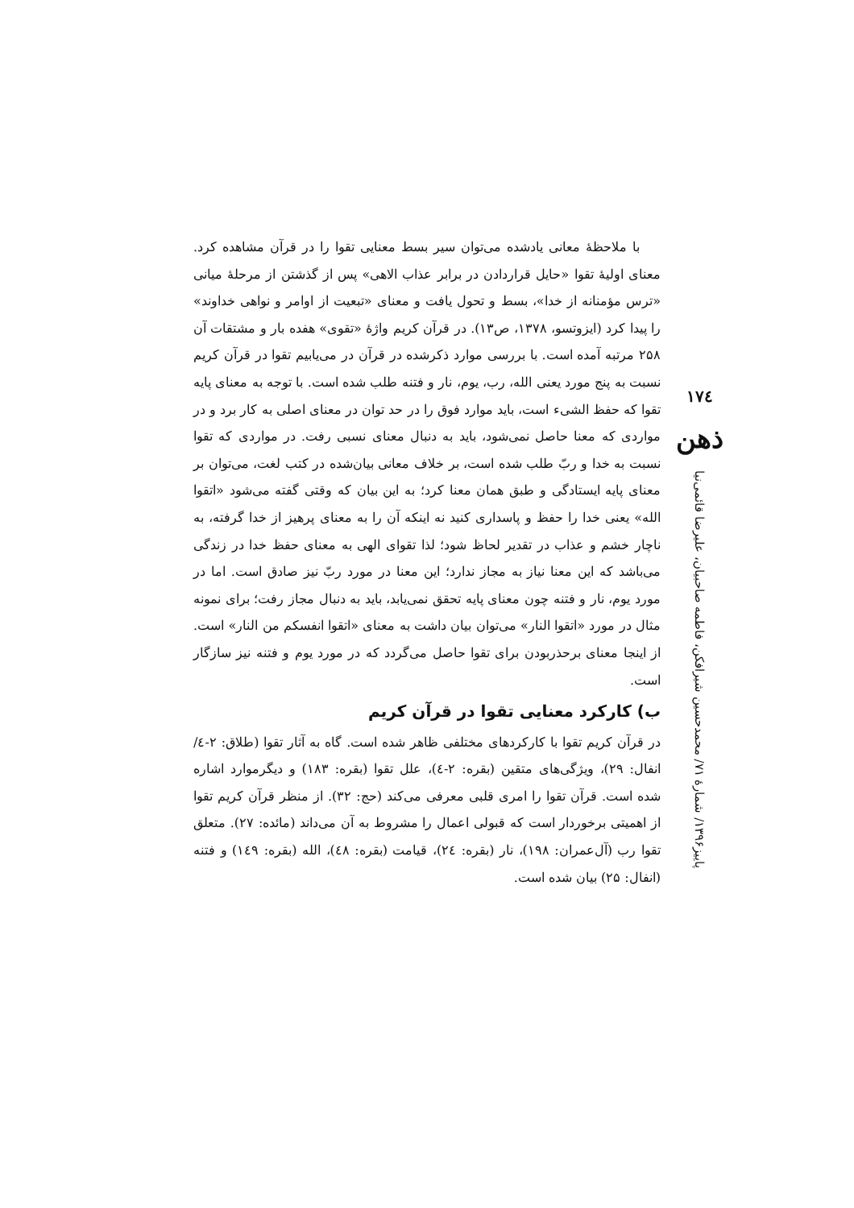۱۷٤
ذهن
پاییز۱۳۹۶/ شمارهٔ ۷۱/ محمدحسین شیرافکن، فاطمه صاحبیان، علیرضا قائمی‌نیا
با ملاحظهٔ معانی یادشده می‌توان سیر بسط معنایی تقوا را در قرآن مشاهده کرد. معنای اولیهٔ تقوا «حایل قراردادن در برابر عذاب الاهی» پس از گذشتن از مرحلهٔ میانی «ترس مؤمنانه از خدا»، بسط و تحول یافت و معنای «تبعیت از اوامر و نواهی خداوند» را پیدا کرد (ایزوتسو، ۱۳۷۸، ص۱۳). در قرآن کریم واژهٔ «تقوی» هفده بار و مشتقات آن ۲۵۸ مرتبه آمده است. با بررسی موارد ذکرشده در قرآن در می‌یابیم تقوا در قرآن کریم نسبت به پنج مورد یعنی الله، رب، یوم، نار و فتنه طلب شده است. با توجه به معنای پایه تقوا که حفظ الشیء است، باید موارد فوق را در حد توان در معنای اصلی به کار برد و در مواردی که معنا حاصل نمی‌شود، باید به دنبال معنای نسبی رفت. در مواردی که تقوا نسبت به خدا و ربّ طلب شده است، بر خلاف معانی بیان‌شده در کتب لغت، می‌توان بر معنای پایه ایستادگی و طبق همان معنا کرد؛ به این بیان که وقتی گفته می‌شود «اتقوا الله» یعنی خدا را حفظ و پاسداری کنید نه اینکه آن را به معنای پرهیز از خدا گرفته، به ناچار خشم و عذاب در تقدیر لحاظ شود؛ لذا تقوای الهی به معنای حفظ خدا در زندگی می‌باشد که این معنا نیاز به مجاز ندارد؛ این معنا در مورد ربّ نیز صادق است. اما در مورد یوم، نار و فتنه چون معنای پایه تحقق نمی‌یابد، باید به دنبال مجاز رفت؛ برای نمونه مثال در مورد «اتقوا النار» می‌توان بیان داشت به معنای «اتقوا انفسکم من النار» است. از اینجا معنای برحذربودن برای تقوا حاصل می‌گردد که در مورد یوم و فتنه نیز سازگار است.
ب) کارکرد معنایی تقوا در قرآن کریم
در قرآن کریم تقوا با کارکردهای مختلفی ظاهر شده است. گاه به آثار تقوا (طلاق: ۲-٤/ انفال: ۲۹)، ویژگی‌های متقین (بقره: ۲-٤)، علل تقوا (بقره: ۱۸۳) و دیگرموارد اشاره شده است. قرآن تقوا را امری قلبی معرفی می‌کند (حج: ۳۲). از منظر قرآن کریم تقوا از اهمیتی برخوردار است که قبولی اعمال را مشروط به آن می‌داند (مائده: ۲۷). متعلق تقوا رب (آل‌عمران: ۱۹۸)، نار (بقره: ۲٤)، قیامت (بقره: ٤۸)، الله (بقره: ۱٤۹) و فتنه (انفال: ۲۵) بیان شده است.